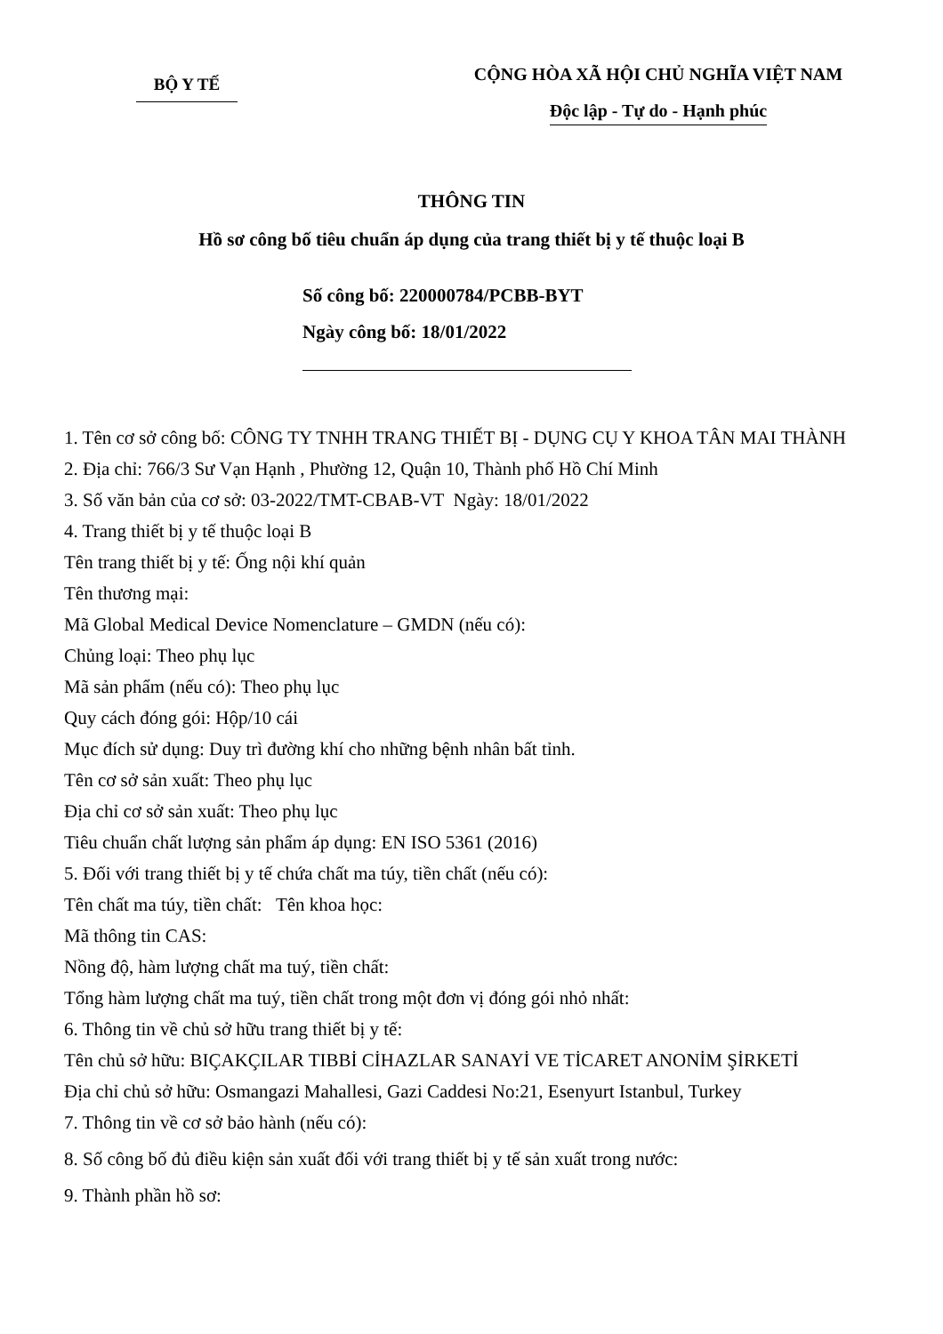BỘ Y TẾ
CỘNG HÒA XÃ HỘI CHỦ NGHĨA VIỆT NAM
Độc lập - Tự do - Hạnh phúc
THÔNG TIN
Hồ sơ công bố tiêu chuẩn áp dụng của trang thiết bị y tế thuộc loại B
Số công bố: 220000784/PCBB-BYT
Ngày công bố: 18/01/2022
1. Tên cơ sở công bố: CÔNG TY TNHH TRANG THIẾT BỊ - DỤNG CỤ Y KHOA TÂN MAI THÀNH
2. Địa chỉ: 766/3 Sư Vạn Hạnh , Phường 12, Quận 10, Thành phố Hồ Chí Minh
3. Số văn bản của cơ sở: 03-2022/TMT-CBAB-VT Ngày: 18/01/2022
4. Trang thiết bị y tế thuộc loại B
Tên trang thiết bị y tế: Ống nội khí quản
Tên thương mại:
Mã Global Medical Device Nomenclature – GMDN (nếu có):
Chủng loại: Theo phụ lục
Mã sản phẩm (nếu có): Theo phụ lục
Quy cách đóng gói: Hộp/10 cái
Mục đích sử dụng: Duy trì đường khí cho những bệnh nhân bất tỉnh.
Tên cơ sở sản xuất: Theo phụ lục
Địa chỉ cơ sở sản xuất: Theo phụ lục
Tiêu chuẩn chất lượng sản phẩm áp dụng: EN ISO 5361 (2016)
5. Đối với trang thiết bị y tế chứa chất ma túy, tiền chất (nếu có):
Tên chất ma túy, tiền chất: Tên khoa học:
Mã thông tin CAS:
Nồng độ, hàm lượng chất ma tuý, tiền chất:
Tổng hàm lượng chất ma tuý, tiền chất trong một đơn vị đóng gói nhỏ nhất:
6. Thông tin về chủ sở hữu trang thiết bị y tế:
Tên chủ sở hữu: BIÇAKÇILAR TIBBİ CİHAZLAR SANAYİ VE TİCARET ANONİM ŞİRKETİ
Địa chỉ chủ sở hữu: Osmangazi Mahallesi, Gazi Caddesi No:21, Esenyurt Istanbul, Turkey
7. Thông tin về cơ sở bảo hành (nếu có):
8. Số công bố đủ điều kiện sản xuất đối với trang thiết bị y tế sản xuất trong nước:
9. Thành phần hồ sơ: